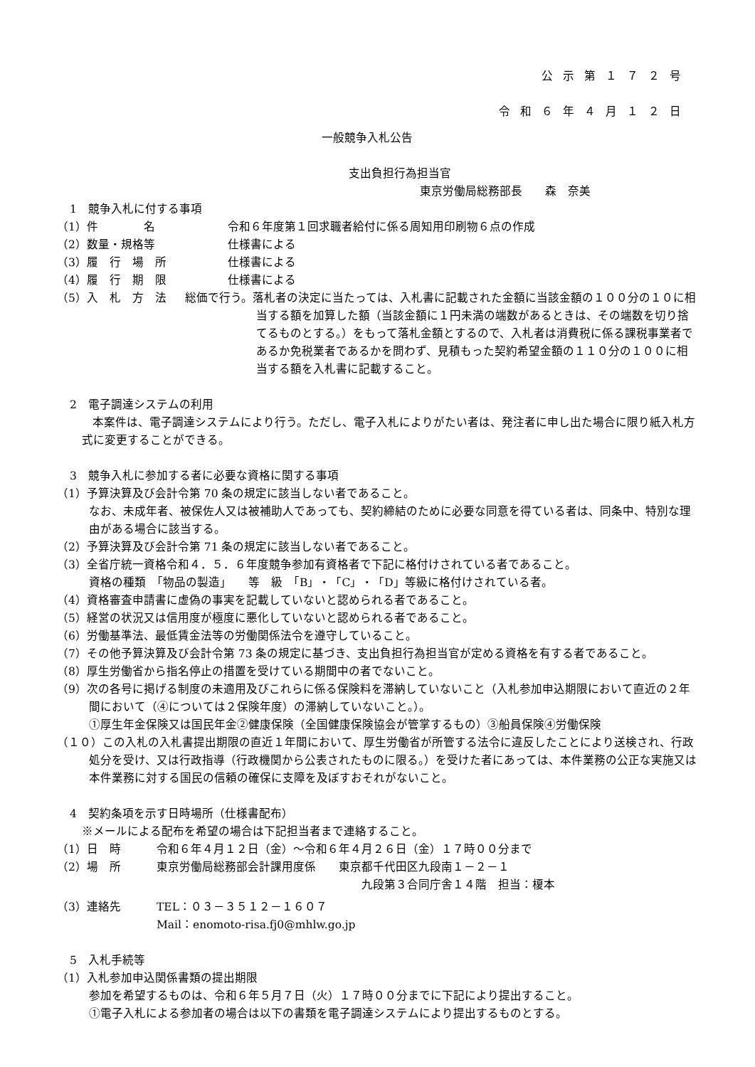公示第１７２号
令和６年４月１２日
一般競争入札公告
支出負担行為担当官
東京労働局総務部長　　森　奈美
1　競争入札に付する事項
（1）件　　　　名 令和６年度第１回求職者給付に係る周知用印刷物６点の作成
（2）数量・規格等 仕様書による
（3）履　行　場　所 仕様書による
（4）履　行　期　限 仕様書による
（5）入　札　方　法 総価で行う。落札者の決定に当たっては、入札書に記載された金額に当該金額の１００分の１０に相当する額を加算した額（当該金額に１円未満の端数があるときは、その端数を切り捨てるものとする。）をもって落札金額とするので、入札者は消費税に係る課税事業者であるか免税業者であるかを問わず、見積もった契約希望金額の１１０分の１００に相当する額を入札書に記載すること。
2　電子調達システムの利用
本案件は、電子調達システムにより行う。ただし、電子入札によりがたい者は、発注者に申し出た場合に限り紙入札方式に変更することができる。
3　競争入札に参加する者に必要な資格に関する事項
（1）予算決算及び会計令第 70 条の規定に該当しない者であること。
なお、未成年者、被保佐人又は被補助人であっても、契約締結のために必要な同意を得ている者は、同条中、特別な理由がある場合に該当する。
（2）予算決算及び会計令第 71 条の規定に該当しない者であること。
（3）全省庁統一資格令和４．５．６年度競争参加有資格者で下記に格付けされている者であること。
資格の種類　「物品の製造」　　等　級　「B」・「C」・「D」等級に格付けされている者。
（4）資格審査申請書に虚偽の事実を記載していないと認められる者であること。
（5）経営の状況又は信用度が極度に悪化していないと認められる者であること。
（6）労働基準法、最低賃金法等の労働関係法令を遵守していること。
（7）その他予算決算及び会計令第 73 条の規定に基づき、支出負担行為担当官が定める資格を有する者であること。
（8）厚生労働省から指名停止の措置を受けている期間中の者でないこと。
（9）次の各号に掲げる制度の未適用及びこれらに係る保険料を滞納していないこと（入札参加申込期限において直近の２年間において（④については２保険年度）の滞納していないこと。）。
①厚生年金保険又は国民年金②健康保険（全国健康保険協会が管掌するもの）③船員保険④労働保険
（１０）この入札の入札書提出期限の直近１年間において、厚生労働省が所管する法令に違反したことにより送検され、行政処分を受け、又は行政指導（行政機関から公表されたものに限る。）を受けた者にあっては、本件業務の公正な実施又は本件業務に対する国民の信頼の確保に支障を及ぼすおそれがないこと。
4　契約条項を示す日時場所（仕様書配布）
※メールによる配布を希望の場合は下記担当者まで連絡すること。
（1）日　時 令和６年４月１２日（金）～令和６年４月２６日（金）１７時００分まで
（2）場　所 東京労働局総務部会計課用度係　　東京都千代田区九段南１－２－１
九段第３合同庁舎１４階　担当：榎本
（3）連絡先 TEL：０３－３５１２－１６０７
Mail：enomoto-risa.fj0@mhlw.go.jp
5　入札手続等
（1）入札参加申込関係書類の提出期限
参加を希望するものは、令和６年５月７日（火）１７時００分までに下記により提出すること。
①電子入札による参加者の場合は以下の書類を電子調達システムにより提出するものとする。